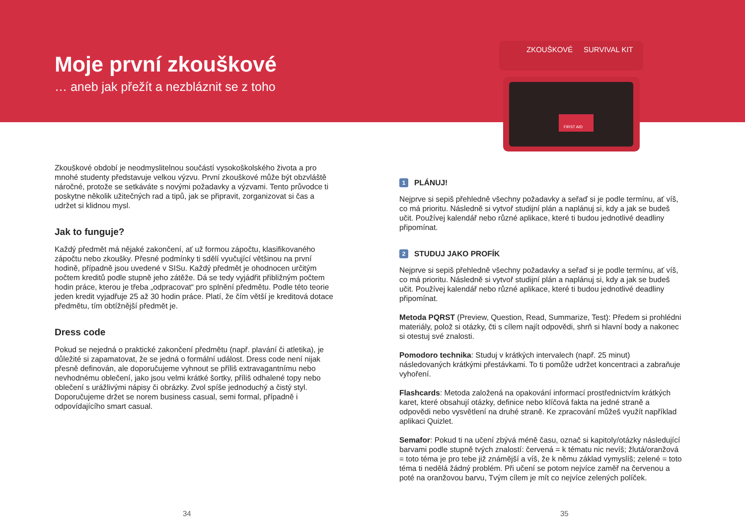Moje první zkouškové
… aneb jak přežít a nezbláznit se z toho
ZKOUŠKOVÉ
SURVIVAL KIT
FIRST AID
Zkouškové období je neodmyslitelnou součástí vysokoškolského života a pro mnohé studenty představuje velkou výzvu. První zkouškové může být obzvláště náročné, protože se setkáváte s novými požadavky a výzvami. Tento průvodce ti poskytne několik užitečných rad a tipů, jak se připravit, zorganizovat si čas a udržet si klidnou mysl.
Jak to funguje?
Každý předmět má nějaké zakončení, ať už formou zápočtu, klasifikovaného zápočtu nebo zkoušky. Přesné podmínky ti sdělí vyučující většinou na první hodině, případně jsou uvedené v SISu. Každý předmět je ohodnocen určitým počtem kreditů podle stupně jeho zátěže. Dá se tedy vyjádřit přibližným počtem hodin práce, kterou je třeba „odpracovat“ pro splnění předmětu. Podle této teorie jeden kredit vyjadřuje 25 až 30 hodin práce. Platí, že čím větší je kreditová dotace předmětu, tím obtížnější předmět je.
Dress code
Pokud se nejedná o praktické zakončení předmětu (např. plavání či atletika), je důležité si zapamatovat, že se jedná o formální událost. Dress code není nijak přesně definován, ale doporučujeme vyhnout se příliš extravagantnímu nebo nevhodnému oblečení, jako jsou velmi krátké šortky, příliš odhalené topy nebo oblečení s urážlivými nápisy či obrázky. Zvol spíše jednoduchý a čistý styl. Doporučujeme držet se norem business casual, semi formal, případně i odpovídajícího smart casual.
1 PLÁNUJ!
Nejprve si sepiš přehledně všechny požadavky a seřaď si je podle termínu, ať víš, co má prioritu. Následně si vytvoř studijní plán a naplánuj si, kdy a jak se budeš učit. Používej kalendář nebo různé aplikace, které ti budou jednotlivé deadliny připomínat.
2 STUDUJ JAKO PROFÍK
Nejprve si sepiš přehledně všechny požadavky a seřaď si je podle termínu, ať víš, co má prioritu. Následně si vytvoř studijní plán a naplánuj si, kdy a jak se budeš učit. Používej kalendář nebo různé aplikace, které ti budou jednotlivé deadliny připomínat.
Metoda PQRST (Preview, Question, Read, Summarize, Test): Předem si prohlédni materiály, polož si otázky, čti s cílem najít odpovědi, shrň si hlavní body a nakonec si otestuj své znalosti.
Pomodoro technika: Studuj v krátkých intervalech (např. 25 minut) následovaných krátkými přestávkami. To ti pomůže udržet koncentraci a zabraňuje vyhoření.
Flashcards: Metoda založená na opakování informací prostřednictvím krátkých karet, které obsahují otázky, definice nebo klíčová fakta na jedné straně a odpovědi nebo vysvětlení na druhé straně. Ke zpracování můžeš využít například aplikaci Quizlet.
Semafor: Pokud ti na učení zbývá méně času, označ si kapitoly/otázky následující barvami podle stupně tvých znalostí: červená = k tématu nic nevíš; žlutá/oranžová = toto téma je pro tebe již známější a víš, že k němu základ vymyslíš; zelené = toto téma ti nedělá žádný problém. Při učení se potom nejvíce zaměř na červenou a poté na oranžovou barvu, Tvým cílem je mít co nejvíce zelených políček.
34 35